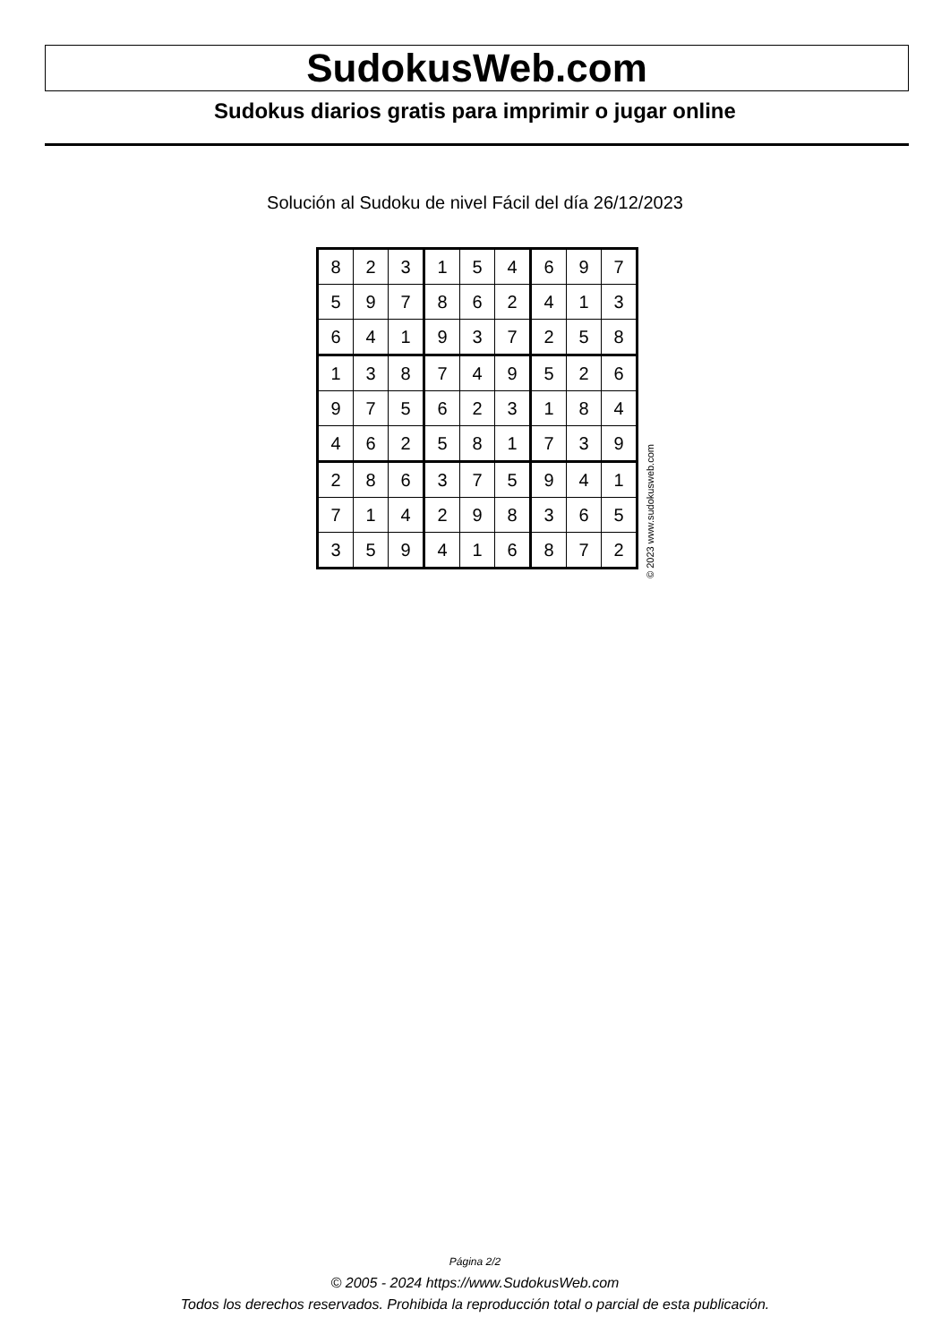SudokusWeb.com
Sudokus diarios gratis para imprimir o jugar online
Solución al Sudoku de nivel Fácil del día 26/12/2023
| 8 | 2 | 3 | 1 | 5 | 4 | 6 | 9 | 7 |
| 5 | 9 | 7 | 8 | 6 | 2 | 4 | 1 | 3 |
| 6 | 4 | 1 | 9 | 3 | 7 | 2 | 5 | 8 |
| 1 | 3 | 8 | 7 | 4 | 9 | 5 | 2 | 6 |
| 9 | 7 | 5 | 6 | 2 | 3 | 1 | 8 | 4 |
| 4 | 6 | 2 | 5 | 8 | 1 | 7 | 3 | 9 |
| 2 | 8 | 6 | 3 | 7 | 5 | 9 | 4 | 1 |
| 7 | 1 | 4 | 2 | 9 | 8 | 3 | 6 | 5 |
| 3 | 5 | 9 | 4 | 1 | 6 | 8 | 7 | 2 |
© 2023 www.sudokusweb.com
Página 2/2
© 2005 - 2024 https://www.SudokusWeb.com
Todos los derechos reservados. Prohibida la reproducción total o parcial de esta publicación.